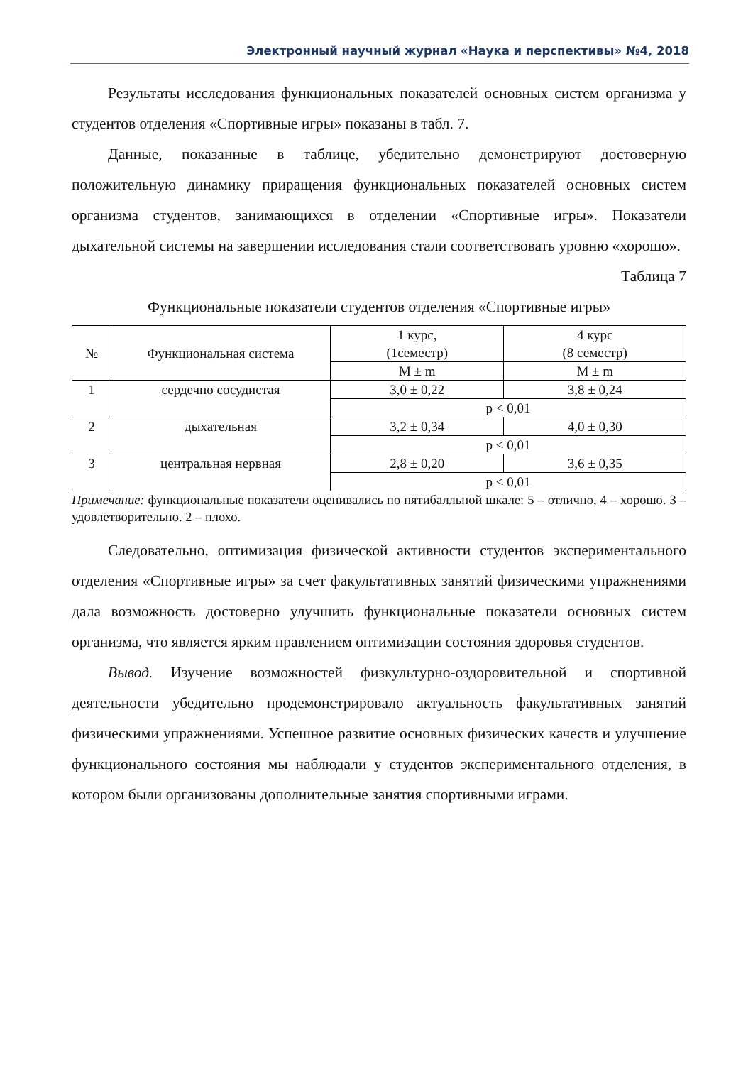Электронный научный журнал «Наука и перспективы» №4, 2018
Результаты исследования функциональных показателей основных систем организма у студентов отделения «Спортивные игры» показаны в табл. 7.
Данные, показанные в таблице, убедительно демонстрируют достоверную положительную динамику приращения функциональных показателей основных систем организма студентов, занимающихся в отделении «Спортивные игры». Показатели дыхательной системы на завершении исследования стали соответствовать уровню «хорошо».
Таблица 7
Функциональные показатели студентов отделения «Спортивные игры»
| № | Функциональная система | 1 курс, (1семестр) | 4 курс (8 семестр) |
| | | M ± m | M ± m |
| 1 | сердечно сосудистая | 3,0 ± 0,22 | 3,8 ± 0,24 |
| | | p < 0,01 | |
| 2 | дыхательная | 3,2 ± 0,34 | 4,0 ± 0,30 |
| | | p < 0,01 | |
| 3 | центральная нервная | 2,8 ± 0,20 | 3,6 ± 0,35 |
| | | p < 0,01 | |
Примечание: функциональные показатели оценивались по пятибалльной шкале: 5 – отлично, 4 – хорошо. 3 – удовлетворительно. 2 – плохо.
Следовательно, оптимизация физической активности студентов экспериментального отделения «Спортивные игры» за счет факультативных занятий физическими упражнениями дала возможность достоверно улучшить функциональные показатели основных систем организма, что является ярким правлением оптимизации состояния здоровья студентов.
Вывод. Изучение возможностей физкультурно-оздоровительной и спортивной деятельности убедительно продемонстрировало актуальность факультативных занятий физическими упражнениями. Успешное развитие основных физических качеств и улучшение функционального состояния мы наблюдали у студентов экспериментального отделения, в котором были организованы дополнительные занятия спортивными играми.